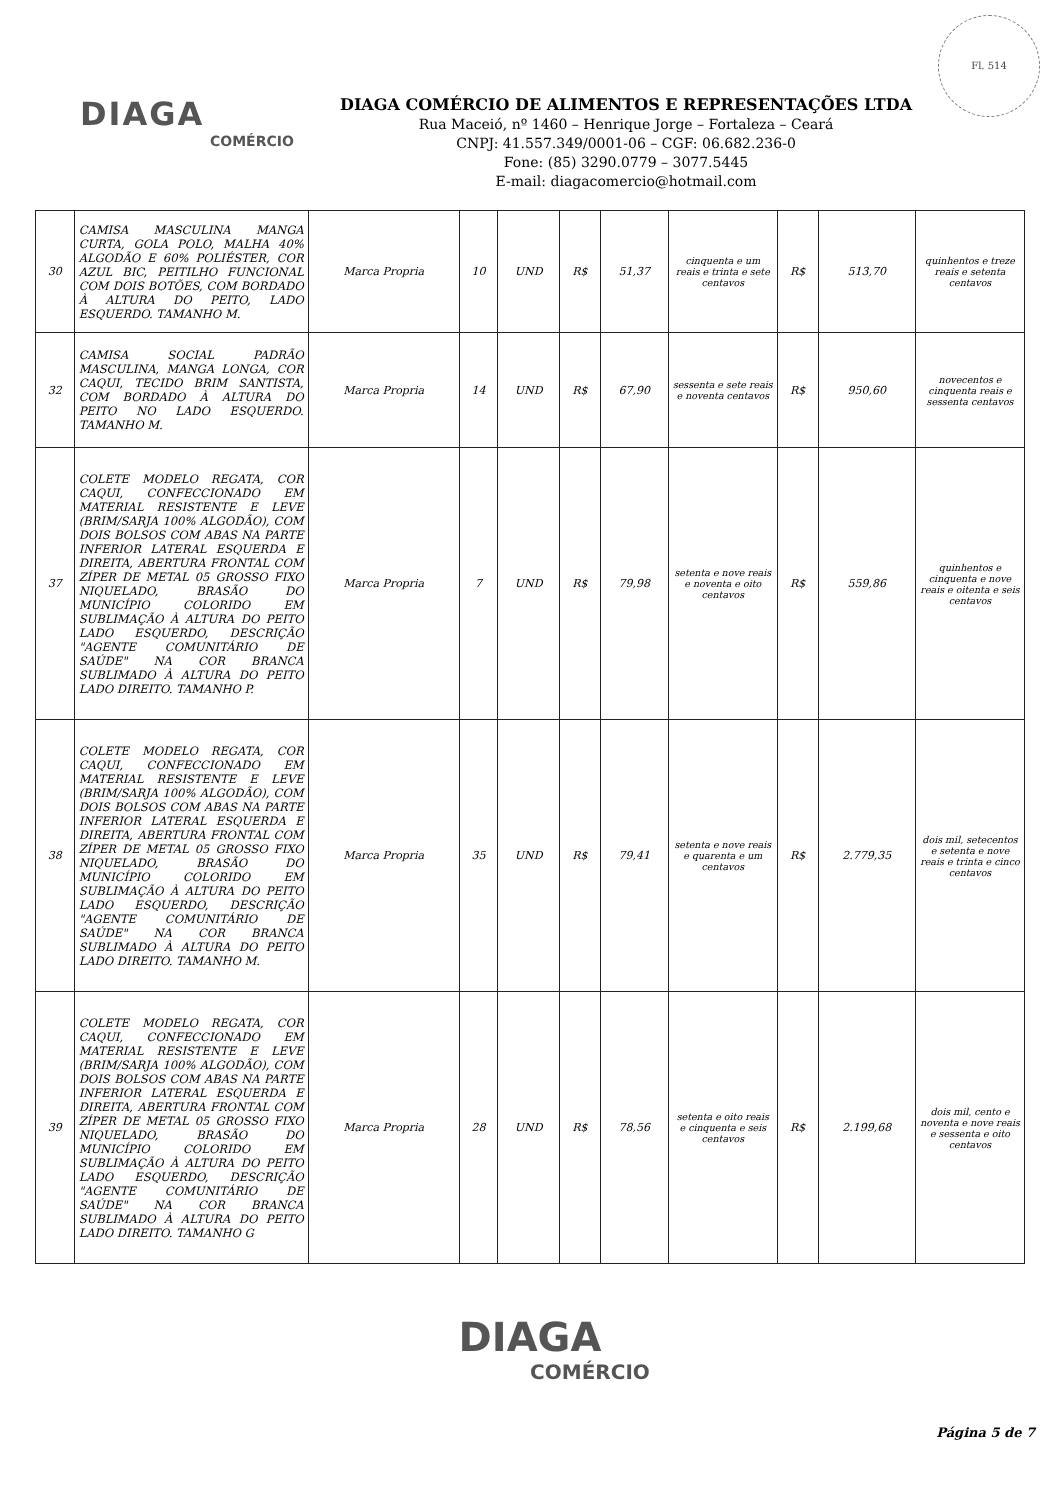Fl. 514
DIAGA
COMÉRCIO
DIAGA COMÉRCIO DE ALIMENTOS E REPRESENTAÇÕES LTDA
Rua Maceió, nº 1460 – Henrique Jorge – Fortaleza – Ceará
CNPJ: 41.557.349/0001-06 – CGF: 06.682.236-0
Fone: (85) 3290.0779 – 3077.5445
E-mail: diagacomercio@hotmail.com
| 30 | CAMISA MASCULINA MANGA CURTA, GOLA POLO, MALHA 40% ALGODÃO E 60% POLIÉSTER, COR AZUL BIC, PEITILHO FUNCIONAL COM DOIS BOTÕES, COM BORDADO À ALTURA DO PEITO, LADO ESQUERDO. TAMANHO M. | Marca Propria | 10 | UND | R$ | 51,37 | cinquenta e um reais e trinta e sete centavos | R$ | 513,70 | quinhentos e treze reais e setenta centavos |
| 32 | CAMISA SOCIAL PADRÃO MASCULINA, MANGA LONGA, COR CAQUI, TECIDO BRIM SANTISTA, COM BORDADO À ALTURA DO PEITO NO LADO ESQUERDO. TAMANHO M. | Marca Propria | 14 | UND | R$ | 67,90 | sessenta e sete reais e noventa centavos | R$ | 950,60 | novecentos e cinquenta reais e sessenta centavos |
| 37 | COLETE MODELO REGATA, COR CAQUI, CONFECCIONADO EM MATERIAL RESISTENTE E LEVE (BRIM/SARJA 100% ALGODÃO), COM DOIS BOLSOS COM ABAS NA PARTE INFERIOR LATERAL ESQUERDA E DIREITA, ABERTURA FRONTAL COM ZÍPER DE METAL 05 GROSSO FIXO NIQUELADO, BRASÃO DO MUNICÍPIO COLORIDO EM SUBLIMAÇÃO À ALTURA DO PEITO LADO ESQUERDO, DESCRIÇÃO "AGENTE COMUNITÁRIO DE SAÚDE" NA COR BRANCA SUBLIMADO À ALTURA DO PEITO LADO DIREITO. TAMANHO P. | Marca Propria | 7 | UND | R$ | 79,98 | setenta e nove reais e noventa e oito centavos | R$ | 559,86 | quinhentos e cinquenta e nove reais e oitenta e seis centavos |
| 38 | COLETE MODELO REGATA, COR CAQUI, CONFECCIONADO EM MATERIAL RESISTENTE E LEVE (BRIM/SARJA 100% ALGODÃO), COM DOIS BOLSOS COM ABAS NA PARTE INFERIOR LATERAL ESQUERDA E DIREITA, ABERTURA FRONTAL COM ZÍPER DE METAL 05 GROSSO FIXO NIQUELADO, BRASÃO DO MUNICÍPIO COLORIDO EM SUBLIMAÇÃO À ALTURA DO PEITO LADO ESQUERDO, DESCRIÇÃO "AGENTE COMUNITÁRIO DE SAÚDE" NA COR BRANCA SUBLIMADO À ALTURA DO PEITO LADO DIREITO. TAMANHO M. | Marca Propria | 35 | UND | R$ | 79,41 | setenta e nove reais e quarenta e um centavos | R$ | 2.779,35 | dois mil, setecentos e setenta e nove reais e trinta e cinco centavos |
| 39 | COLETE MODELO REGATA, COR CAQUI, CONFECCIONADO EM MATERIAL RESISTENTE E LEVE (BRIM/SARJA 100% ALGODÃO), COM DOIS BOLSOS COM ABAS NA PARTE INFERIOR LATERAL ESQUERDA E DIREITA, ABERTURA FRONTAL COM ZÍPER DE METAL 05 GROSSO FIXO NIQUELADO, BRASÃO DO MUNICÍPIO COLORIDO EM SUBLIMAÇÃO À ALTURA DO PEITO LADO ESQUERDO, DESCRIÇÃO "AGENTE COMUNITÁRIO DE SAÚDE" NA COR BRANCA SUBLIMADO À ALTURA DO PEITO LADO DIREITO. TAMANHO G | Marca Propria | 28 | UND | R$ | 78,56 | setenta e oito reais e cinquenta e seis centavos | R$ | 2.199,68 | dois mil, cento e noventa e nove reais e sessenta e oito centavos |
DIAGA
COMÉRCIO
Página 5 de 7